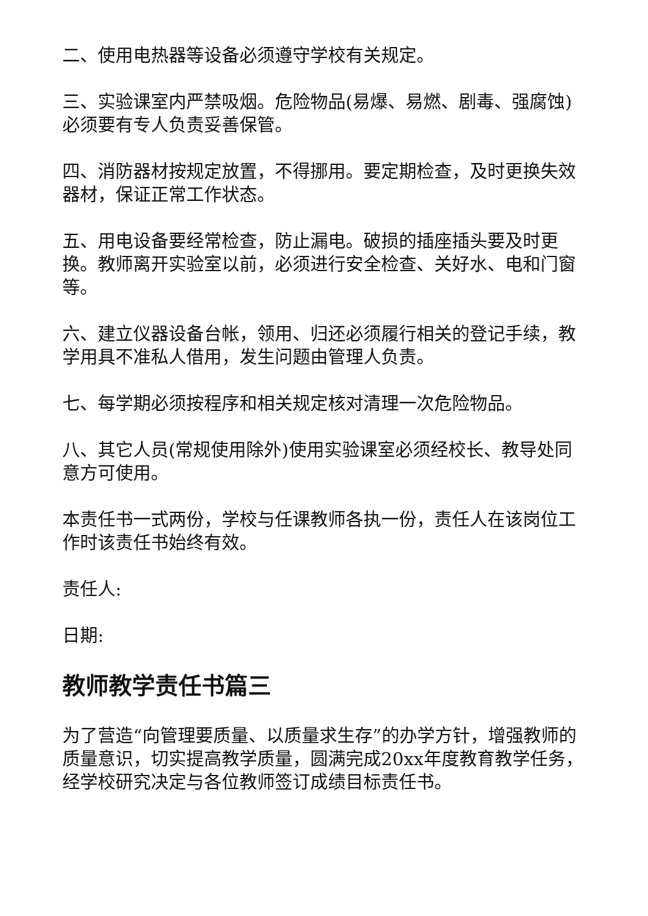二、使用电热器等设备必须遵守学校有关规定。
三、实验课室内严禁吸烟。危险物品(易爆、易燃、剧毒、强腐蚀)必须要有专人负责妥善保管。
四、消防器材按规定放置，不得挪用。要定期检查，及时更换失效器材，保证正常工作状态。
五、用电设备要经常检查，防止漏电。破损的插座插头要及时更换。教师离开实验室以前，必须进行安全检查、关好水、电和门窗等。
六、建立仪器设备台帐，领用、归还必须履行相关的登记手续，教学用具不准私人借用，发生问题由管理人负责。
七、每学期必须按程序和相关规定核对清理一次危险物品。
八、其它人员(常规使用除外)使用实验课室必须经校长、教导处同意方可使用。
本责任书一式两份，学校与任课教师各执一份，责任人在该岗位工作时该责任书始终有效。
责任人:
日期:
教师教学责任书篇三
为了营造“向管理要质量、以质量求生存”的办学方针，增强教师的质量意识，切实提高教学质量，圆满完成20xx年度教育教学任务，经学校研究决定与各位教师签订成绩目标责任书。